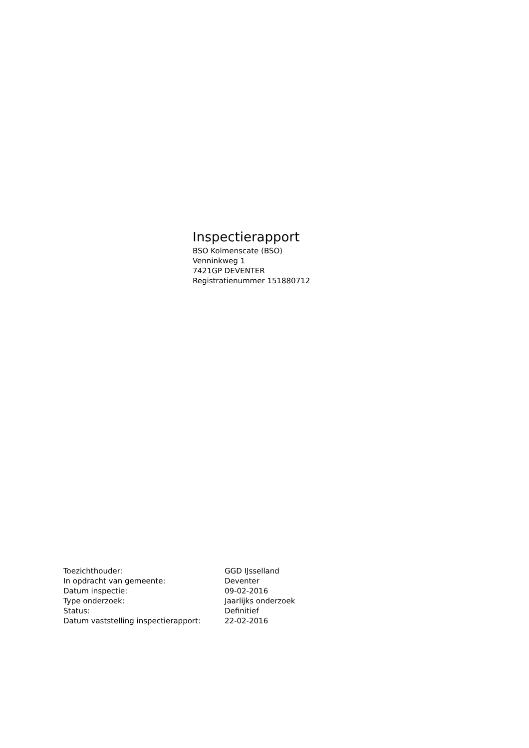Inspectierapport
BSO Kolmenscate (BSO)
Venninkweg 1
7421GP DEVENTER
Registratienummer 151880712
| Toezichthouder: | GGD IJsselland |
| In opdracht van gemeente: | Deventer |
| Datum inspectie: | 09-02-2016 |
| Type onderzoek: | Jaarlijks onderzoek |
| Status: | Definitief |
| Datum vaststelling inspectierapport: | 22-02-2016 |